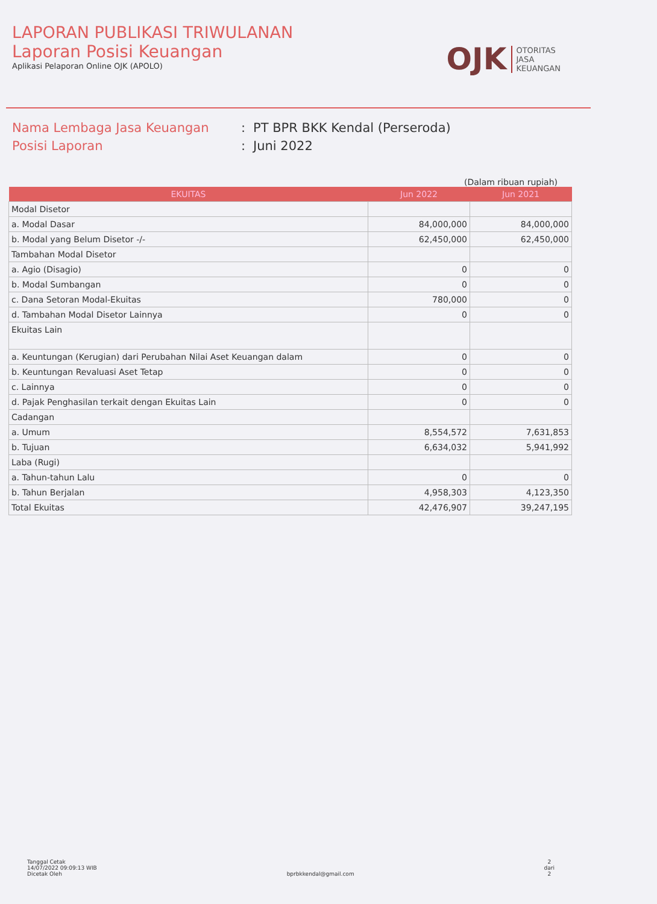LAPORAN PUBLIKASI TRIWULANAN
Laporan Posisi Keuangan
Aplikasi Pelaporan Online OJK (APOLO)
OJK
OTORITAS
JASA
KEUANGAN
Nama Lembaga Jasa Keuangan
:
PT BPR BKK Kendal (Perseroda)
Posisi Laporan
:
Juni 2022
(Dalam ribuan rupiah)
| EKUITAS | Jun 2022 | Jun 2021 |
| --- | --- | --- |
| Modal Disetor | | |
| a. Modal Dasar | 84,000,000 | 84,000,000 |
| b. Modal yang Belum Disetor -/- | 62,450,000 | 62,450,000 |
| Tambahan Modal Disetor | | |
| a. Agio (Disagio) | 0 | 0 |
| b. Modal Sumbangan | 0 | 0 |
| c. Dana Setoran Modal-Ekuitas | 780,000 | 0 |
| d. Tambahan Modal Disetor Lainnya | 0 | 0 |
| Ekuitas Lain | | |
| a. Keuntungan (Kerugian) dari Perubahan Nilai Aset Keuangan dalam | 0 | 0 |
| b. Keuntungan Revaluasi Aset Tetap | 0 | 0 |
| c. Lainnya | 0 | 0 |
| d. Pajak Penghasilan terkait dengan Ekuitas Lain | 0 | 0 |
| Cadangan | | |
| a. Umum | 8,554,572 | 7,631,853 |
| b. Tujuan | 6,634,032 | 5,941,992 |
| Laba (Rugi) | | |
| a. Tahun-tahun Lalu | 0 | 0 |
| b. Tahun Berjalan | 4,958,303 | 4,123,350 |
| Total Ekuitas | 42,476,907 | 39,247,195 |
Tanggal Cetak
14/07/2022 09:09:13 WIB
Dicetak Oleh
bprbkkendal@gmail.com
2
dari
2